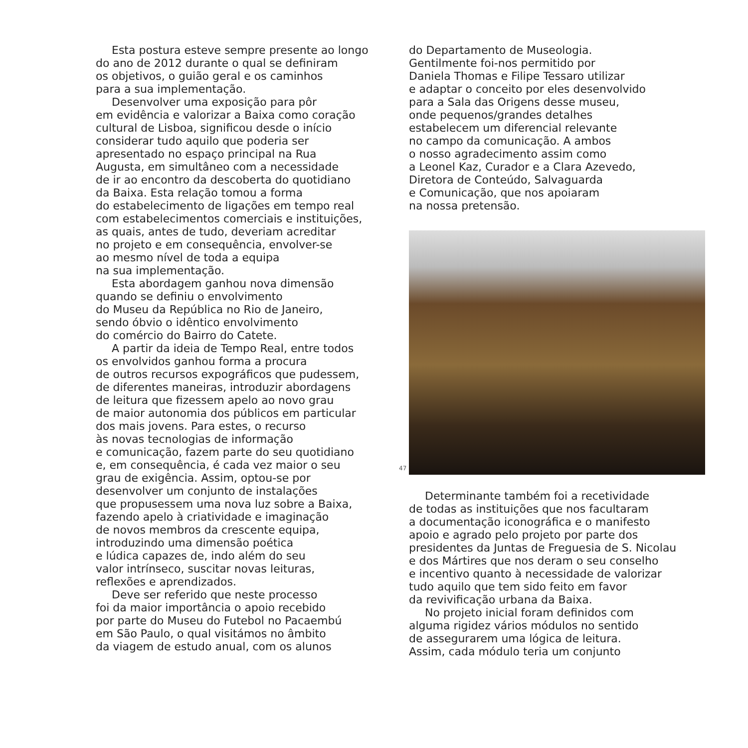Esta postura esteve sempre presente ao longo
do ano de 2012 durante o qual se definiram
os objetivos, o guião geral e os caminhos
para a sua implementação.
Desenvolver uma exposição para pôr
em evidência e valorizar a Baixa como coração
cultural de Lisboa, significou desde o início
considerar tudo aquilo que poderia ser
apresentado no espaço principal na Rua
Augusta, em simultâneo com a necessidade
de ir ao encontro da descoberta do quotidiano
da Baixa. Esta relação tomou a forma
do estabelecimento de ligações em tempo real
com estabelecimentos comerciais e instituições,
as quais, antes de tudo, deveriam acreditar
no projeto e em consequência, envolver-se
ao mesmo nível de toda a equipa
na sua implementação.
Esta abordagem ganhou nova dimensão
quando se definiu o envolvimento
do Museu da República no Rio de Janeiro,
sendo óbvio o idêntico envolvimento
do comércio do Bairro do Catete.
A partir da ideia de Tempo Real, entre todos
os envolvidos ganhou forma a procura
de outros recursos expográficos que pudessem,
de diferentes maneiras, introduzir abordagens
de leitura que fizessem apelo ao novo grau
de maior autonomia dos públicos em particular
dos mais jovens. Para estes, o recurso
às novas tecnologias de informação
e comunicação, fazem parte do seu quotidiano
e, em consequência, é cada vez maior o seu
grau de exigência. Assim, optou-se por
desenvolver um conjunto de instalações
que propusessem uma nova luz sobre a Baixa,
fazendo apelo à criatividade e imaginação
de novos membros da crescente equipa,
introduzindo uma dimensão poética
e lúdica capazes de, indo além do seu
valor intrínseco, suscitar novas leituras,
reflexões e aprendizados.
Deve ser referido que neste processo
foi da maior importância o apoio recebido
por parte do Museu do Futebol no Pacaembú
em São Paulo, o qual visitámos no âmbito
da viagem de estudo anual, com os alunos
do Departamento de Museologia.
Gentilmente foi-nos permitido por
Daniela Thomas e Filipe Tessaro utilizar
e adaptar o conceito por eles desenvolvido
para a Sala das Origens desse museu,
onde pequenos/grandes detalhes
estabelecem um diferencial relevante
no campo da comunicação. A ambos
o nosso agradecimento assim como
a Leonel Kaz, Curador e a Clara Azevedo,
Diretora de Conteúdo, Salvaguarda
e Comunicação, que nos apoiaram
na nossa pretensão.
47
Determinante também foi a recetividade
de todas as instituições que nos facultaram
a documentação iconográfica e o manifesto
apoio e agrado pelo projeto por parte dos
presidentes da Juntas de Freguesia de S. Nicolau
e dos Mártires que nos deram o seu conselho
e incentivo quanto à necessidade de valorizar
tudo aquilo que tem sido feito em favor
da revivificação urbana da Baixa.
No projeto inicial foram definidos com
alguma rigidez vários módulos no sentido
de assegurarem uma lógica de leitura.
Assim, cada módulo teria um conjunto